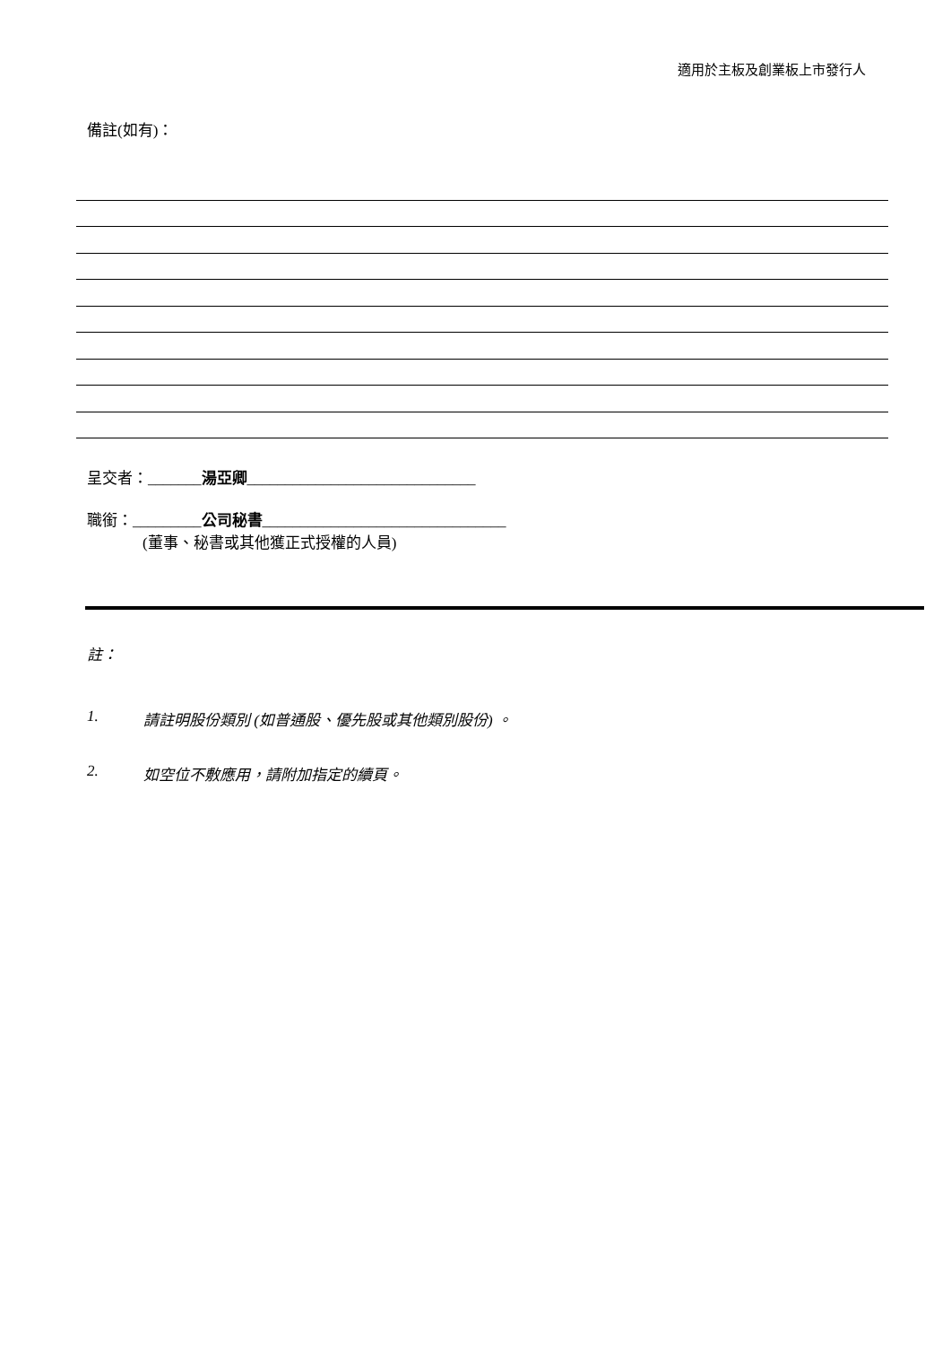適用於主板及創業板上市發行人
備註(如有)：
呈交者：_______湯亞卿______________________________
職銜：_________公司秘書________________________________
(董事、秘書或其他獲正式授權的人員)
註：
1. 請註明股份類別 (如普通股、優先股或其他類別股份) 。
2. 如空位不敷應用，請附加指定的續頁。